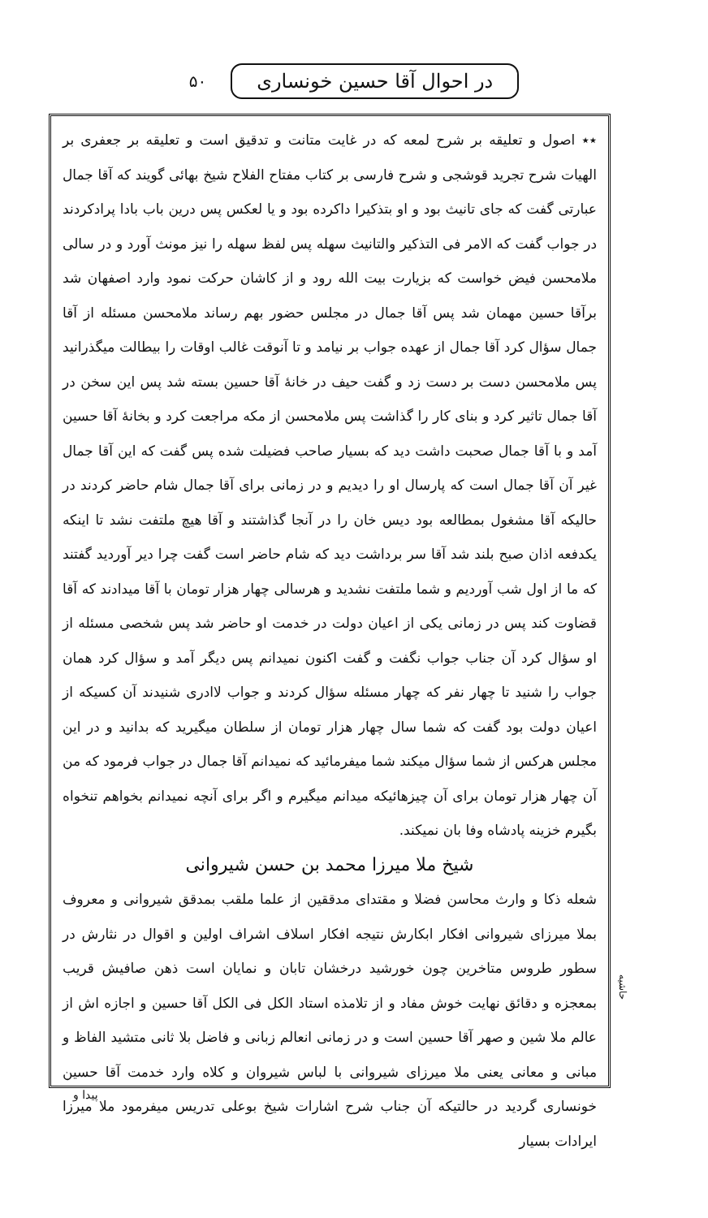در احوال آقا حسین خونساری ۵۰
٭٭ اصول و تعلیقه بر شرح لمعه که در غایت متانت و تدقیق است و تعلیقه بر جعفری بر الهیات شرح تجرید قوشجی و شرح فارسی بر کتاب مفتاح الفلاح شیخ بهائی گویند که آقا جمال عبارتی گفت که جای تانیث بود و او بتذکیرا داکرده بود و یا لعکس پس درین باب بادا پرادکردند در جواب گفت که الامر فی التذکیر والتانیث سهله پس لفظ سهله را نیز مونث آورد و در سالی ملامحسن فیض خواست که بزیارت بیت الله رود و از کاشان حرکت نمود وارد اصفهان شد برآقا حسین مهمان شد پس آقا جمال در مجلس حضور بهم رساند ملامحسن مسئله از آقا جمال سؤال کرد آقا جمال از عهده جواب بر نیامد و تا آنوقت غالب اوقات را بیطالت میگذرانید پس ملامحسن دست بر دست زد و گفت حیف در خانهٔ آقا حسین بسته شد پس این سخن در آقا جمال تاثیر کرد و بنای کار را گذاشت پس ملامحسن از مکه مراجعت کرد و بخانهٔ آقا حسین آمد و با آقا جمال صحبت داشت دید که بسیار صاحب فضیلت شده پس گفت که این آقا جمال غیر آن آقا جمال است که پارسال او را دیدیم و در زمانی برای آقا جمال شام حاضر کردند در حالیکه آقا مشغول بمطالعه بود دیس خان را در آنجا گذاشتند و آقا هیچ ملتفت نشد تا اینکه یکدفعه اذان صبح بلند شد آقا سر برداشت دید که شام حاضر است گفت چرا دیر آوردید گفتند که ما از اول شب آوردیم و شما ملتفت نشدید و هرسالی چهار هزار تومان با آقا میدادند که آقا قضاوت کند پس در زمانی یکی از اعیان دولت در خدمت او حاضر شد پس شخصی مسئله از او سؤال کرد آن جناب جواب نگفت و گفت اکنون نمیدانم پس دیگر آمد و سؤال کرد همان جواب را شنید تا چهار نفر که چهار مسئله سؤال کردند و جواب لاادری شنیدند آن کسیکه از اعیان دولت بود گفت که شما سال چهار هزار تومان از سلطان میگیرید که بدانید و در این مجلس هرکس از شما سؤال میکند شما میفرمائید که نمیدانم آقا جمال در جواب فرمود که من آن چهار هزار تومان برای آن چیزهائیکه میدانم میگیرم و اگر برای آنچه نمیدانم بخواهم تنخواه بگیرم خزینه پادشاه وفا بان نمیکند.
شیخ ملا میرزا محمد بن حسن شیروانی
شعله ذکا و وارث محاسن فضلا و مقتدای مدققین از علما ملقب بمدقق شیروانی و معروف بملا میرزای شیروانی افکار ابکارش نتیجه افکار اسلاف اشراف اولین و اقوال در نثارش در سطور طروس متاخرین چون خورشید درخشان تابان و نمایان است ذهن صافیش قریب بمعجزه و دقائق نهایت خوش مفاد و از تلامذه استاد الکل فی الکل آقا حسین و اجازه اش از عالم ملا شین و صهر آقا حسین است و در زمانی انعالم زبانی و فاضل بلا ثانی متشید الفاظ و مبانی و معانی یعنی ملا میرزای شیروانی با لباس شیروان و کلاه وارد خدمت آقا حسین خونساری گردید در حالتیکه آن جناب شرح اشارات شیخ بوعلی تدریس میفرمود ملا میرزا ایرادات بسیار
حاشیه
پیدا و